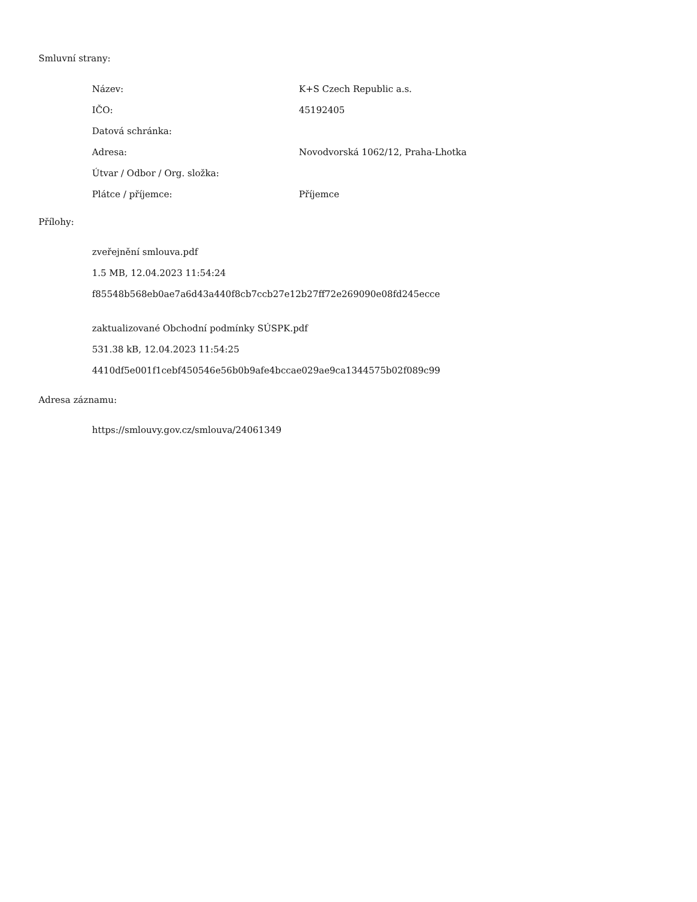Smluvní strany:
| Název: | K+S Czech Republic a.s. |
| IČO: | 45192405 |
| Datová schránka: | |
| Adresa: | Novodvorská 1062/12, Praha-Lhotka |
| Útvar / Odbor / Org. složka: | |
| Plátce / příjemce: | Příjemce |
Přílohy:
zveřejnění smlouva.pdf
1.5 MB, 12.04.2023 11:54:24
f85548b568eb0ae7a6d43a440f8cb7ccb27e12b27ff72e269090e08fd245ecce
zaktualizované Obchodní podmínky SÚSPK.pdf
531.38 kB, 12.04.2023 11:54:25
4410df5e001f1cebf450546e56b0b9afe4bccae029ae9ca1344575b02f089c99
Adresa záznamu:
https://smlouvy.gov.cz/smlouva/24061349